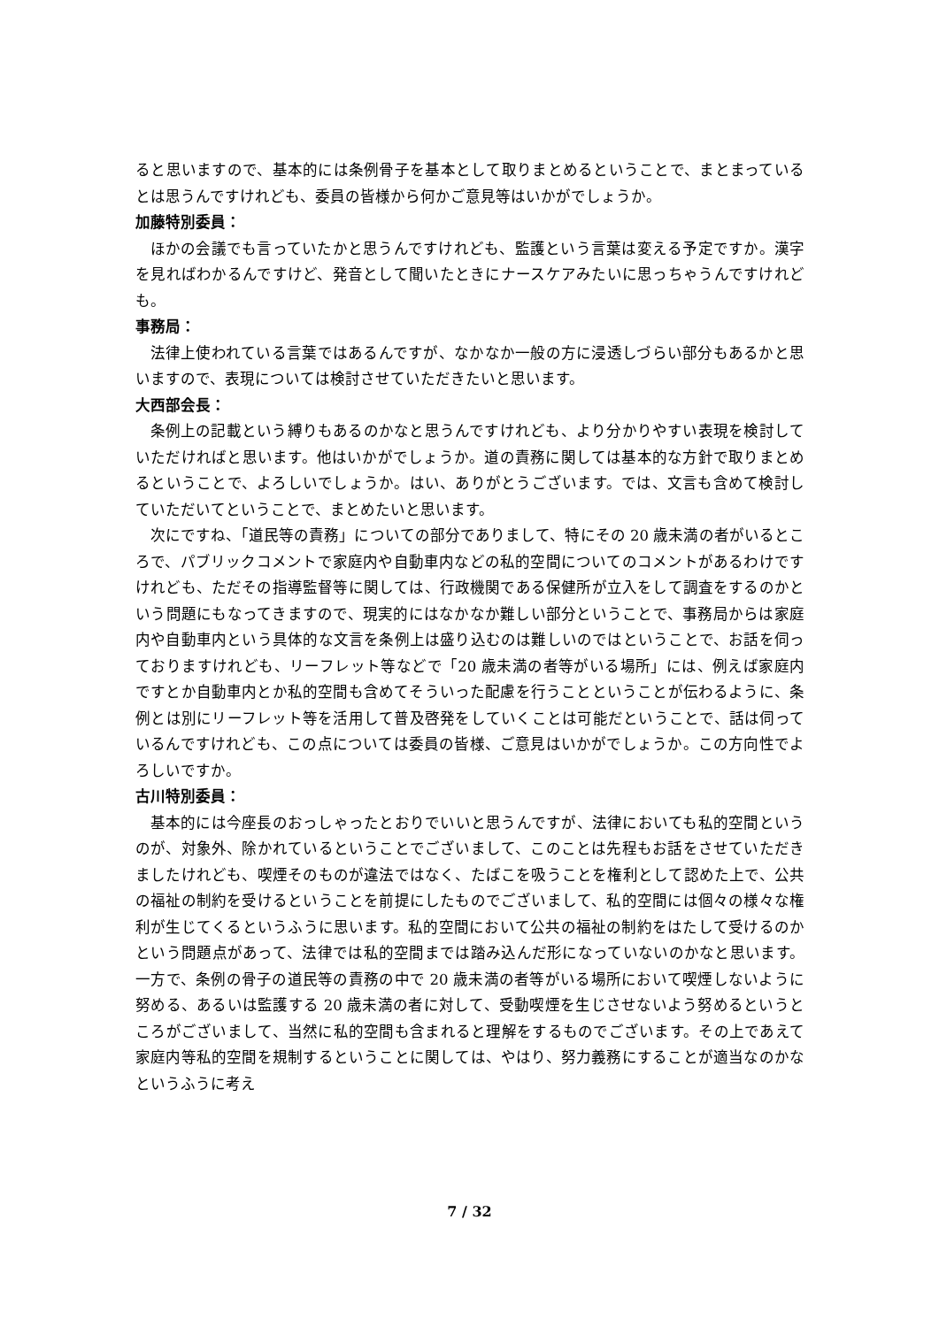ると思いますので、基本的には条例骨子を基本として取りまとめるということで、まとまっているとは思うんですけれども、委員の皆様から何かご意見等はいかがでしょうか。
加藤特別委員：
ほかの会議でも言っていたかと思うんですけれども、監護という言葉は変える予定ですか。漢字を見ればわかるんですけど、発音として聞いたときにナースケアみたいに思っちゃうんですけれども。
事務局：
法律上使われている言葉ではあるんですが、なかなか一般の方に浸透しづらい部分もあるかと思いますので、表現については検討させていただきたいと思います。
大西部会長：
条例上の記載という縛りもあるのかなと思うんですけれども、より分かりやすい表現を検討していただければと思います。他はいかがでしょうか。道の責務に関しては基本的な方針で取りまとめるということで、よろしいでしょうか。はい、ありがとうございます。では、文言も含めて検討していただいてということで、まとめたいと思います。
次にですね、「道民等の責務」についての部分でありまして、特にその 20 歳未満の者がいるところで、パブリックコメントで家庭内や自動車内などの私的空間についてのコメントがあるわけですけれども、ただその指導監督等に関しては、行政機関である保健所が立入をして調査をするのかという問題にもなってきますので、現実的にはなかなか難しい部分ということで、事務局からは家庭内や自動車内という具体的な文言を条例上は盛り込むのは難しいのではということで、お話を伺っておりますけれども、リーフレット等などで「20 歳未満の者等がいる場所」には、例えば家庭内ですとか自動車内とか私的空間も含めてそういった配慮を行うことということが伝わるように、条例とは別にリーフレット等を活用して普及啓発をしていくことは可能だということで、話は伺っているんですけれども、この点については委員の皆様、ご意見はいかがでしょうか。この方向性でよろしいですか。
古川特別委員：
基本的には今座長のおっしゃったとおりでいいと思うんですが、法律においても私的空間というのが、対象外、除かれているということでございまして、このことは先程もお話をさせていただきましたけれども、喫煙そのものが違法ではなく、たばこを吸うことを権利として認めた上で、公共の福祉の制約を受けるということを前提にしたものでございまして、私的空間には個々の様々な権利が生じてくるというふうに思います。私的空間において公共の福祉の制約をはたして受けるのかという問題点があって、法律では私的空間までは踏み込んだ形になっていないのかなと思います。一方で、条例の骨子の道民等の責務の中で 20 歳未満の者等がいる場所において喫煙しないように努める、あるいは監護する 20 歳未満の者に対して、受動喫煙を生じさせないよう努めるというところがございまして、当然に私的空間も含まれると理解をするものでございます。その上であえて家庭内等私的空間を規制するということに関しては、やはり、努力義務にすることが適当なのかなというふうに考え
7 / 32